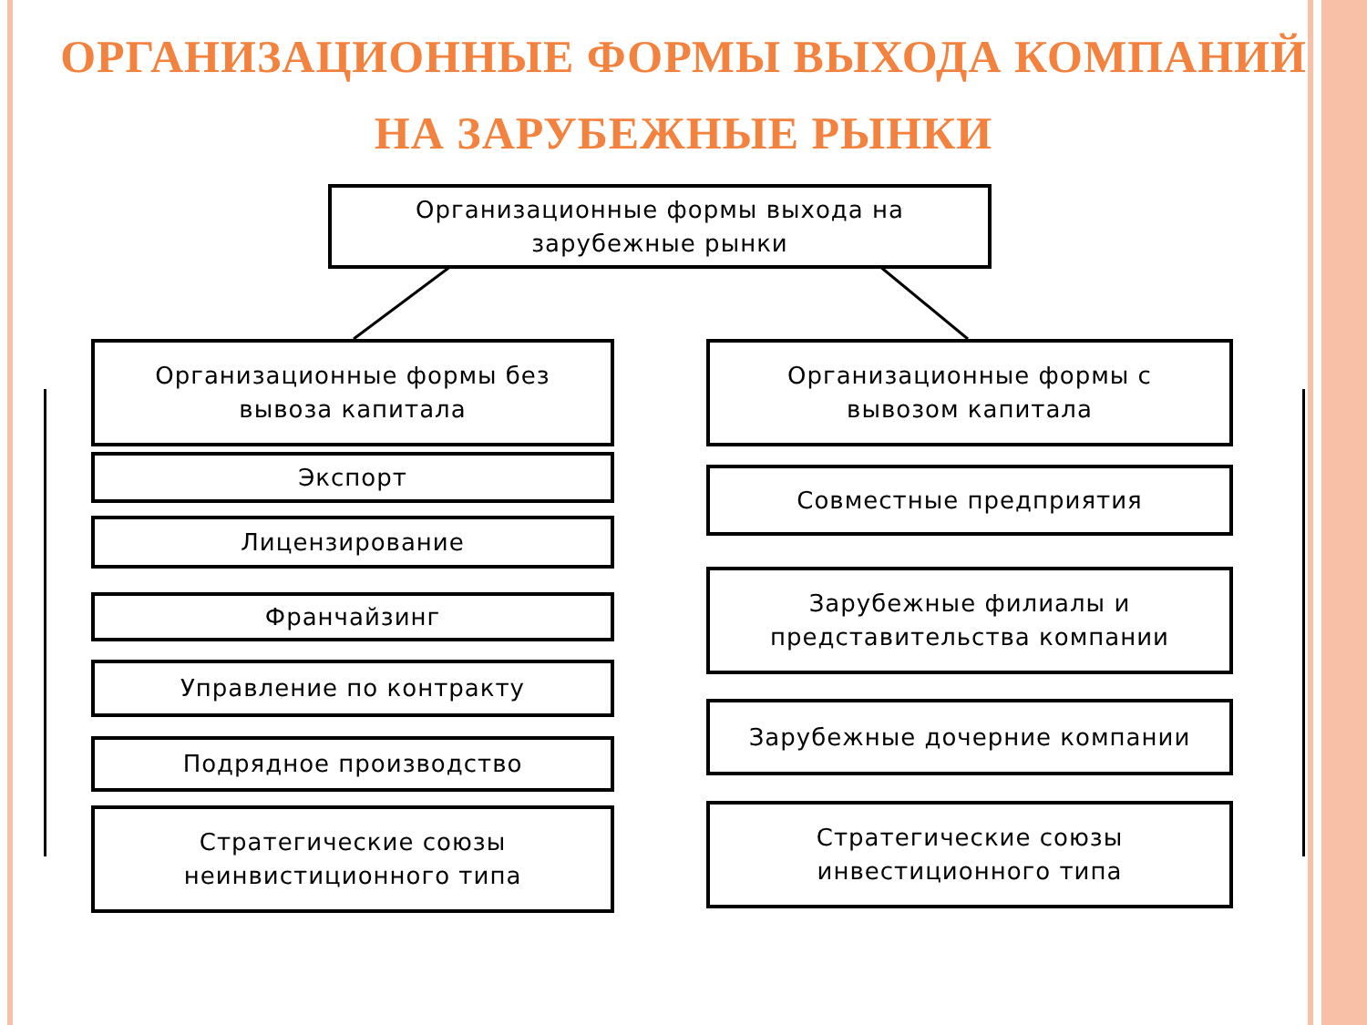ОРГАНИЗАЦИОННЫЕ ФОРМЫ ВЫХОДА КОМПАНИЙ
НА ЗАРУБЕЖНЫЕ РЫНКИ
Организационные формы выхода на
зарубежные рынки
Организационные формы без
вывоза капитала
Экспорт
Лицензирование
Франчайзинг
Управление по контракту
Подрядное производство
Стратегические союзы
неинвистиционного типа
Организационные формы с
вывозом капитала
Совместные предприятия
Зарубежные филиалы и
представительства компании
Зарубежные дочерние компании
Стратегические союзы
инвестиционного типа